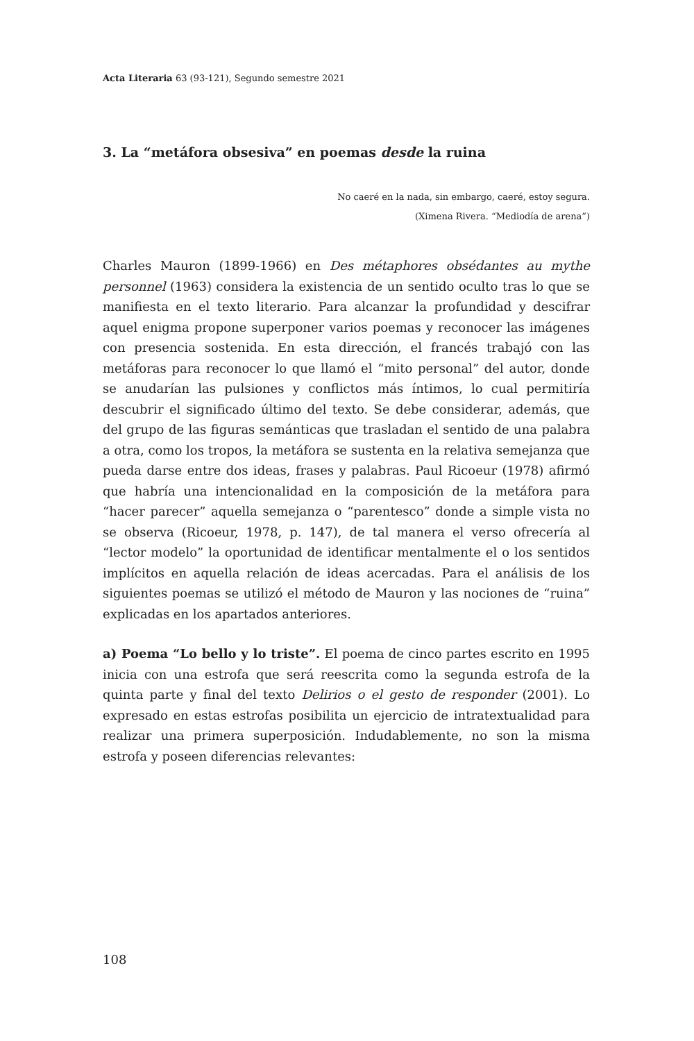Acta Literaria 63 (93-121), Segundo semestre 2021
3. La “metáfora obsesiva” en poemas desde la ruina
No caeré en la nada, sin embargo, caeré, estoy segura.
(Ximena Rivera. “Mediodía de arena”)
Charles Mauron (1899-1966) en Des métaphores obsédantes au mythe personnel (1963) considera la existencia de un sentido oculto tras lo que se manifiesta en el texto literario. Para alcanzar la profundidad y descifrar aquel enigma propone superponer varios poemas y reconocer las imágenes con presencia sostenida. En esta dirección, el francés trabajó con las metáforas para reconocer lo que llamó el “mito personal” del autor, donde se anudarían las pulsiones y conflictos más íntimos, lo cual permitiría descubrir el significado último del texto. Se debe considerar, además, que del grupo de las figuras semánticas que trasladan el sentido de una palabra a otra, como los tropos, la metáfora se sustenta en la relativa semejanza que pueda darse entre dos ideas, frases y palabras. Paul Ricoeur (1978) afirmó que habría una intencionalidad en la composición de la metáfora para “hacer parecer” aquella semejanza o “parentesco” donde a simple vista no se observa (Ricoeur, 1978, p. 147), de tal manera el verso ofrecería al “lector modelo” la oportunidad de identificar mentalmente el o los sentidos implícitos en aquella relación de ideas acercadas. Para el análisis de los siguientes poemas se utilizó el método de Mauron y las nociones de “ruina” explicadas en los apartados anteriores.
a) Poema “Lo bello y lo triste”. El poema de cinco partes escrito en 1995 inicia con una estrofa que será reescrita como la segunda estrofa de la quinta parte y final del texto Delirios o el gesto de responder (2001). Lo expresado en estas estrofas posibilita un ejercicio de intratextualidad para realizar una primera superposición. Indudablemente, no son la misma estrofa y poseen diferencias relevantes:
108